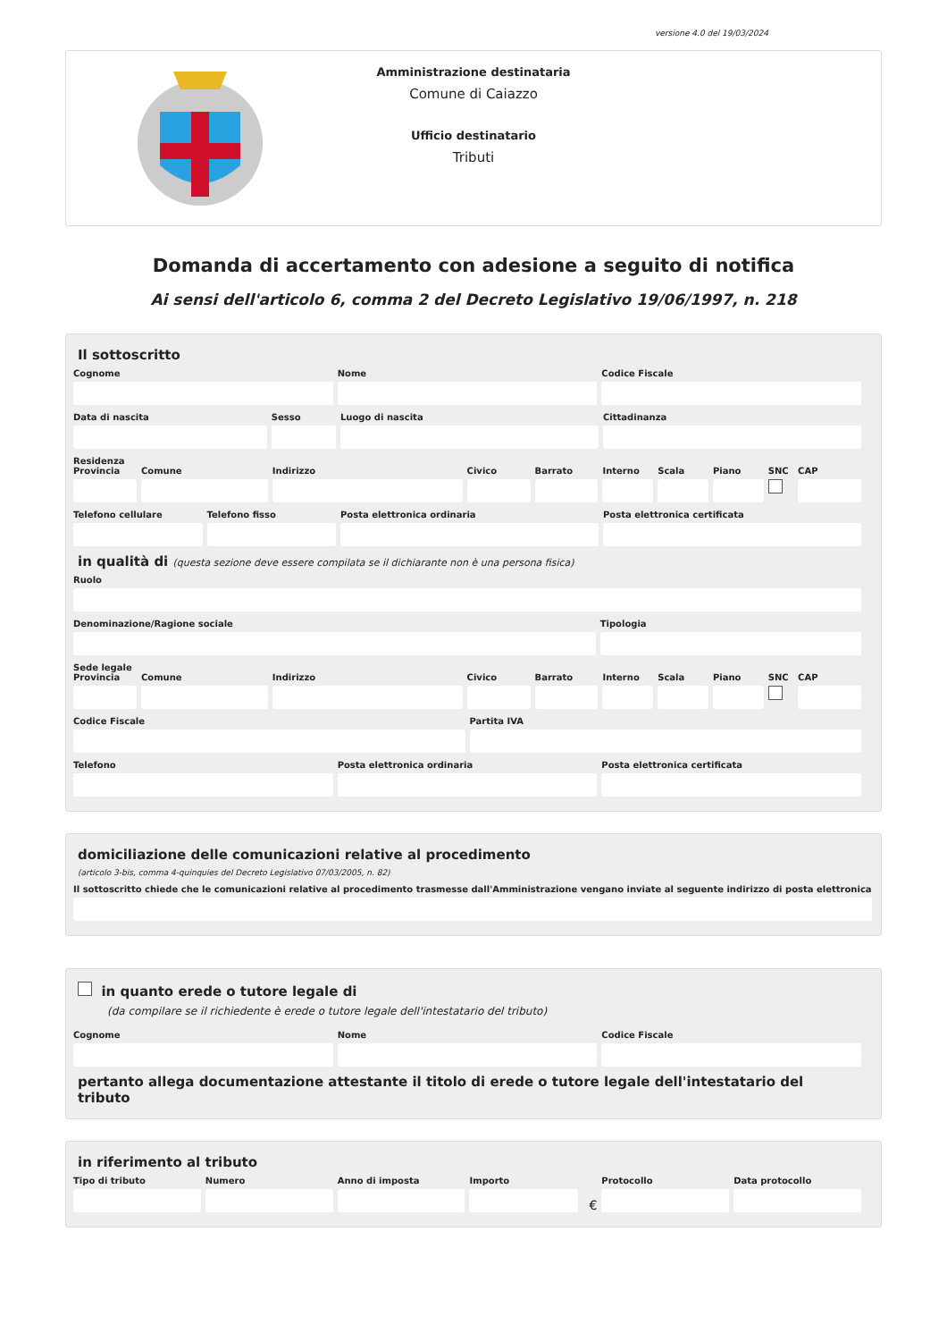versione 4.0 del 19/03/2024
Amministrazione destinataria
Comune di Caiazzo
Ufficio destinatario
Tributi
Domanda di accertamento con adesione a seguito di notifica
Ai sensi dell'articolo 6, comma 2 del Decreto Legislativo 19/06/1997, n. 218
Il sottoscritto
Cognome Nome Codice Fiscale
Data di nascita Sesso Luogo di nascita Cittadinanza
Residenza
Provincia Comune Indirizzo Civico Barrato Interno Scala Piano SNC CAP
Telefono cellulare Telefono fisso Posta elettronica ordinaria Posta elettronica certificata
in qualità di (questa sezione deve essere compilata se il dichiarante non è una persona fisica)
Ruolo
Denominazione/Ragione sociale Tipologia
Sede legale
Provincia Comune Indirizzo Civico Barrato Interno Scala Piano SNC CAP
Codice Fiscale Partita IVA
Telefono Posta elettronica ordinaria Posta elettronica certificata
domiciliazione delle comunicazioni relative al procedimento
(articolo 3-bis, comma 4-quinquies del Decreto Legislativo 07/03/2005, n. 82)
Il sottoscritto chiede che le comunicazioni relative al procedimento trasmesse dall'Amministrazione vengano inviate al seguente indirizzo di posta elettronica
in quanto erede o tutore legale di
(da compilare se il richiedente è erede o tutore legale dell'intestatario del tributo)
Cognome Nome Codice Fiscale
pertanto allega documentazione attestante il titolo di erede o tutore legale dell'intestatario del tributo
in riferimento al tributo
Tipo di tributo Numero Anno di imposta Importo
€
Protocollo Data protocollo